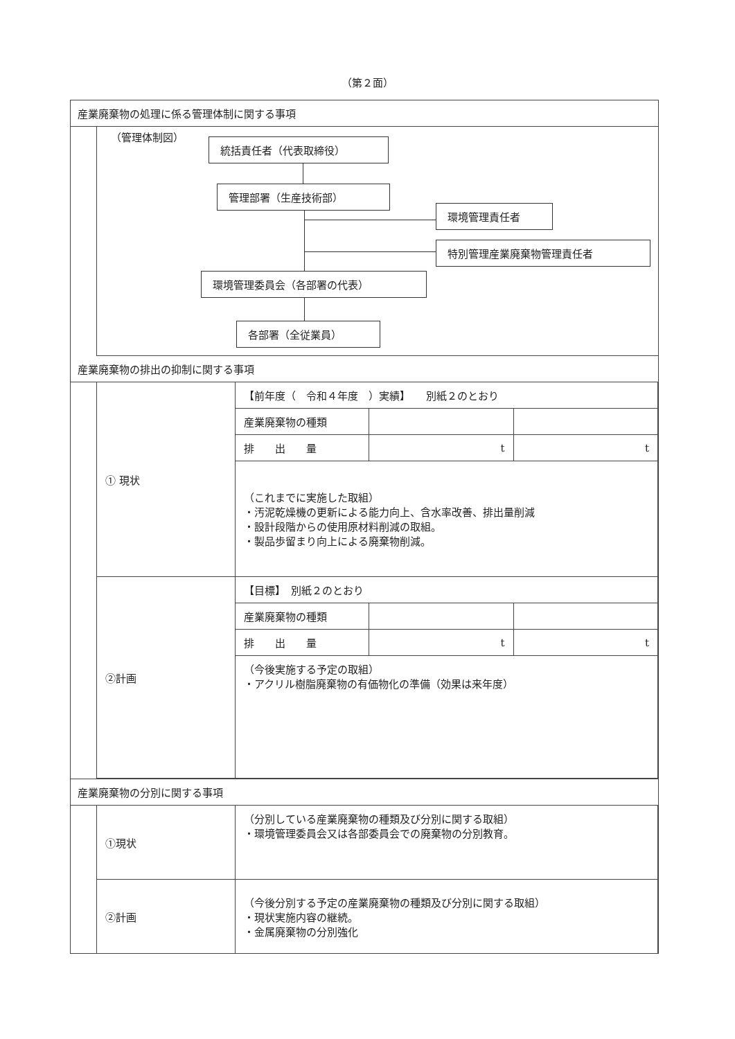（第２面）
産業廃棄物の処理に係る管理体制に関する事項
（管理体制図）
統括責任者（代表取締役）
管理部署（生産技術部）
環境管理責任者
特別管理産業廃棄物管理責任者
環境管理委員会（各部署の代表）
各部署（全従業員）
産業廃棄物の排出の抑制に関する事項
| ① 現状 | 【前年度（ 令和４年度 ）実績】 別紙２のとおり | | |
| | 産業廃棄物の種類 | | |
| | 排 出 量 | t | t |
| | （これまでに実施した取組） ・汚泥乾燥機の更新による能力向上、含水率改善、排出量削減 ・設計段階からの使用原材料削減の取組。 ・製品歩留まり向上による廃棄物削減。 | | |
| ②計画 | 【目標】 別紙２のとおり | | |
| | 産業廃棄物の種類 | | |
| | 排 出 量 | t | t |
| | （今後実施する予定の取組） ・アクリル樹脂廃棄物の有価物化の準備（効果は来年度） | | |
産業廃棄物の分別に関する事項
| ①現状 | （分別している産業廃棄物の種類及び分別に関する取組） ・環境管理委員会又は各部委員会での廃棄物の分別教育。 |
| ②計画 | （今後分別する予定の産業廃棄物の種類及び分別に関する取組） ・現状実施内容の継続。 ・金属廃棄物の分別強化 |